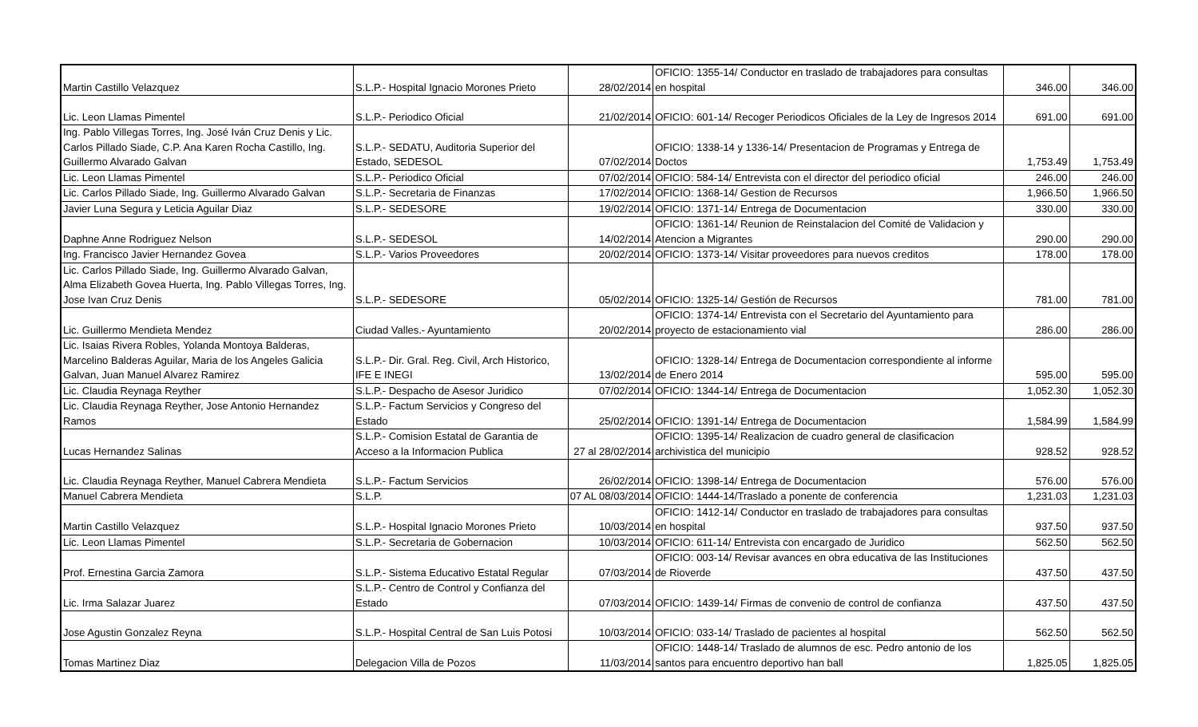| Martin Castillo Velazquez | S.L.P.- Hospital Ignacio Morones Prieto | 28/02/2014 | OFICIO: 1355-14/ Conductor en traslado de trabajadores para consultas en hospital | 346.00 | 346.00 |
| Lic. Leon Llamas Pimentel | S.L.P.- Periodico Oficial | 21/02/2014 | OFICIO: 601-14/ Recoger Periodicos Oficiales de la Ley de Ingresos 2014 | 691.00 | 691.00 |
| Ing. Pablo Villegas Torres, Ing. José Iván Cruz Denis y Lic. Carlos Pillado Siade, C.P. Ana Karen Rocha Castillo, Ing. Guillermo Alvarado Galvan | S.L.P.- SEDATU, Auditoria Superior del Estado, SEDESOL | 07/02/2014 | OFICIO: 1338-14 y 1336-14/ Presentacion de Programas y Entrega de Doctos | 1,753.49 | 1,753.49 |
| Lic. Leon Llamas Pimentel | S.L.P.- Periodico Oficial | 07/02/2014 | OFICIO: 584-14/ Entrevista con el director del periodico oficial | 246.00 | 246.00 |
| Lic. Carlos Pillado Siade, Ing. Guillermo Alvarado Galvan | S.L.P.- Secretaria de Finanzas | 17/02/2014 | OFICIO: 1368-14/ Gestion de Recursos | 1,966.50 | 1,966.50 |
| Javier Luna Segura y Leticia Aguilar Diaz | S.L.P.- SEDESORE | 19/02/2014 | OFICIO: 1371-14/ Entrega de Documentacion | 330.00 | 330.00 |
| Daphne Anne Rodriguez Nelson | S.L.P.- SEDESOL | 14/02/2014 | OFICIO: 1361-14/ Reunion de Reinstalacion del Comité de Validacion y Atencion a Migrantes | 290.00 | 290.00 |
| Ing. Francisco Javier Hernandez Govea | S.L.P.- Varios Proveedores | 20/02/2014 | OFICIO: 1373-14/ Visitar proveedores para nuevos creditos | 178.00 | 178.00 |
| Lic. Carlos Pillado Siade, Ing. Guillermo Alvarado Galvan, Alma Elizabeth Govea Huerta, Ing. Pablo Villegas Torres, Ing. Jose Ivan Cruz Denis | S.L.P.- SEDESORE | 05/02/2014 | OFICIO: 1325-14/ Gestión de Recursos | 781.00 | 781.00 |
| Lic. Guillermo Mendieta Mendez | Ciudad Valles.- Ayuntamiento | 20/02/2014 | OFICIO: 1374-14/ Entrevista con el Secretario del Ayuntamiento para proyecto de estacionamiento vial | 286.00 | 286.00 |
| Lic. Isaias Rivera Robles, Yolanda Montoya Balderas, Marcelino Balderas Aguilar, Maria de los Angeles Galicia Galvan, Juan Manuel Alvarez Ramirez | S.L.P.- Dir. Gral. Reg. Civil, Arch Historico, IFE E INEGI | 13/02/2014 | OFICIO: 1328-14/ Entrega de Documentacion correspondiente al informe de Enero 2014 | 595.00 | 595.00 |
| Lic. Claudia Reynaga Reyther | S.L.P.- Despacho de Asesor Juridico | 07/02/2014 | OFICIO: 1344-14/ Entrega de Documentacion | 1,052.30 | 1,052.30 |
| Lic. Claudia Reynaga Reyther, Jose Antonio Hernandez Ramos | S.L.P.- Factum Servicios y Congreso del Estado | 25/02/2014 | OFICIO: 1391-14/ Entrega de Documentacion | 1,584.99 | 1,584.99 |
| Lucas Hernandez Salinas | S.L.P.- Comision Estatal de Garantia de Acceso a la Informacion Publica | 27 al 28/02/2014 | OFICIO: 1395-14/ Realizacion de cuadro general de clasificacion archivistica del municipio | 928.52 | 928.52 |
| Lic. Claudia Reynaga Reyther, Manuel Cabrera Mendieta | S.L.P.- Factum Servicios | 26/02/2014 | OFICIO: 1398-14/ Entrega de Documentacion | 576.00 | 576.00 |
| Manuel Cabrera Mendieta | S.L.P. | 07 AL 08/03/2014 | OFICIO: 1444-14/Traslado a ponente de conferencia | 1,231.03 | 1,231.03 |
| Martin Castillo Velazquez | S.L.P.- Hospital Ignacio Morones Prieto | 10/03/2014 | OFICIO: 1412-14/ Conductor en traslado de trabajadores para consultas en hospital | 937.50 | 937.50 |
| Lic. Leon Llamas Pimentel | S.L.P.- Secretaria de Gobernacion | 10/03/2014 | OFICIO: 611-14/ Entrevista con encargado de Juridico | 562.50 | 562.50 |
| Prof. Ernestina Garcia Zamora | S.L.P.- Sistema Educativo Estatal Regular | 07/03/2014 | OFICIO: 003-14/ Revisar avances en obra educativa de las Instituciones de Rioverde | 437.50 | 437.50 |
| Lic. Irma Salazar Juarez | S.L.P.- Centro de Control y Confianza del Estado | 07/03/2014 | OFICIO: 1439-14/ Firmas de convenio de control de confianza | 437.50 | 437.50 |
| Jose Agustin Gonzalez Reyna | S.L.P.- Hospital Central de San Luis Potosi | 10/03/2014 | OFICIO: 033-14/ Traslado de pacientes al hospital | 562.50 | 562.50 |
| Tomas Martinez Diaz | Delegacion Villa de Pozos | 11/03/2014 | OFICIO: 1448-14/ Traslado de alumnos de esc. Pedro antonio de los santos para encuentro deportivo han ball | 1,825.05 | 1,825.05 |